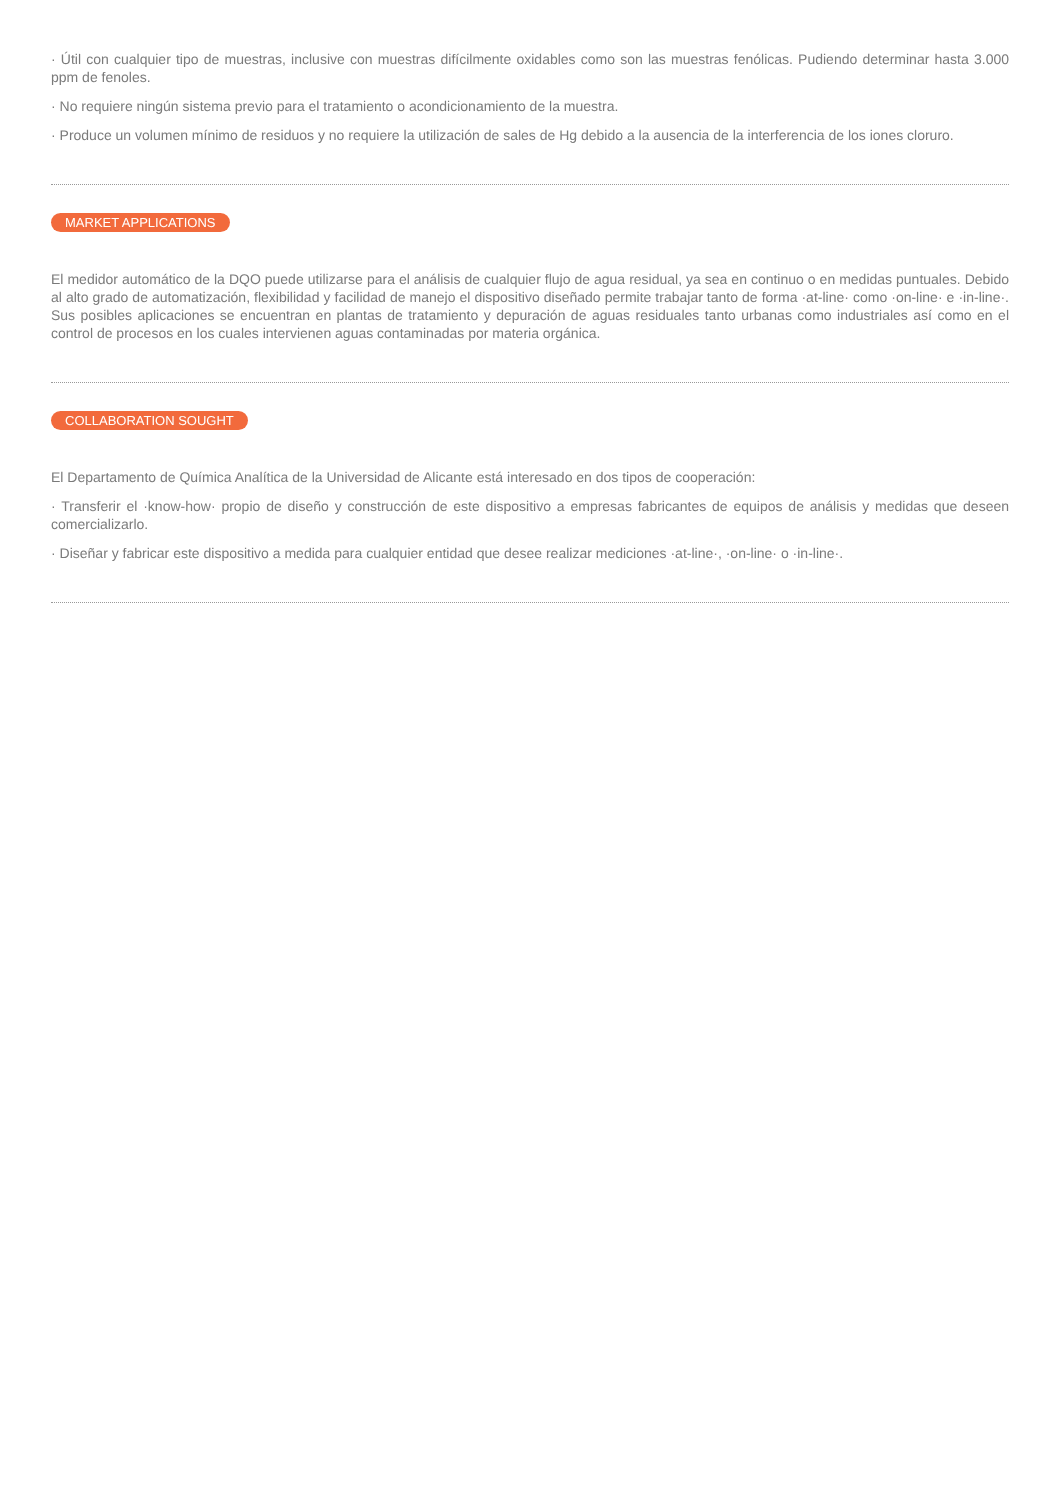· Útil con cualquier tipo de muestras, inclusive con muestras difícilmente oxidables como son las muestras fenólicas. Pudiendo determinar hasta 3.000 ppm de fenoles.
· No requiere ningún sistema previo para el tratamiento o acondicionamiento de la muestra.
· Produce un volumen mínimo de residuos y no requiere la utilización de sales de Hg debido a la ausencia de la interferencia de los iones cloruro.
MARKET APPLICATIONS
El medidor automático de la DQO puede utilizarse para el análisis de cualquier flujo de agua residual, ya sea en continuo o en medidas puntuales. Debido al alto grado de automatización, flexibilidad y facilidad de manejo el dispositivo diseñado permite trabajar tanto de forma ·at-line· como ·on-line· e ·in-line·. Sus posibles aplicaciones se encuentran en plantas de tratamiento y depuración de aguas residuales tanto urbanas como industriales así como en el control de procesos en los cuales intervienen aguas contaminadas por materia orgánica.
COLLABORATION SOUGHT
El Departamento de Química Analítica de la Universidad de Alicante está interesado en dos tipos de cooperación:
· Transferir el ·know-how· propio de diseño y construcción de este dispositivo a empresas fabricantes de equipos de análisis y medidas que deseen comercializarlo.
· Diseñar y fabricar este dispositivo a medida para cualquier entidad que desee realizar mediciones ·at-line·, ·on-line· o ·in-line·.